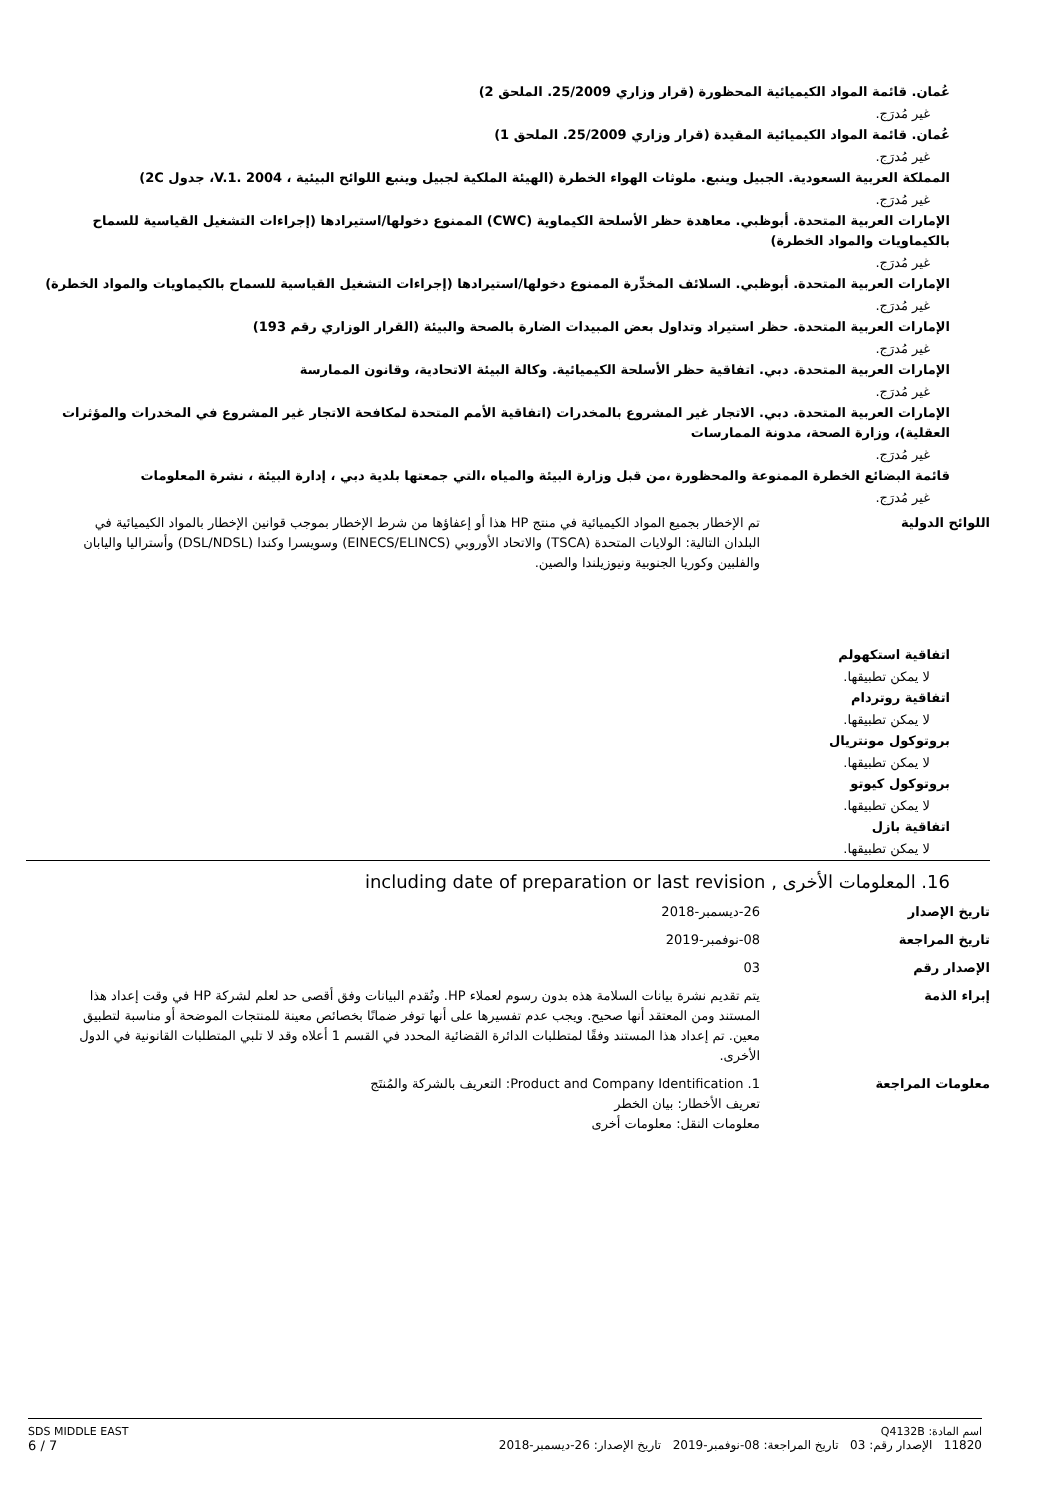عُمان. قائمة المواد الكيميائية المحظورة (قرار وزاري 25/2009. الملحق 2)
غير مُدرَج.
عُمان. قائمة المواد الكيميائية المقيدة (قرار وزاري 25/2009. الملحق 1)
غير مُدرَج.
المملكة العربية السعودية. الجبيل وينبع. ملوثات الهواء الخطرة (الهيئة الملكية لجبيل وينبع اللوائح البيئية ، V.1. 2004، جدول 2C)
غير مُدرَج.
الإمارات العربية المتحدة. أبوظبي. معاهدة حظر الأسلحة الكيماوية (CWC) الممنوع دخولها/استيرادها (إجراءات التشغيل القياسية للسماح بالكيماويات والمواد الخطرة)
غير مُدرَج.
الإمارات العربية المتحدة. أبوظبي. السلائف المخدِّرة الممنوع دخولها/استيرادها (إجراءات التشغيل القياسية للسماح بالكيماويات والمواد الخطرة)
غير مُدرَج.
الإمارات العربية المتحدة. حظر استيراد وتداول بعض المبيدات الضارة بالصحة والبيئة (القرار الوزاري رقم 193)
غير مُدرَج.
الإمارات العربية المتحدة. دبي. اتفاقية حظر الأسلحة الكيميائية. وكالة البيئة الاتحادية، وقانون الممارسة
غير مُدرَج.
الإمارات العربية المتحدة. دبي. الاتجار غير المشروع بالمخدرات (اتفاقية الأمم المتحدة لمكافحة الاتجار غير المشروع في المخدرات والمؤثرات العقلية)، وزارة الصحة، مدونة الممارسات
غير مُدرَج.
قائمة البضائع الخطرة الممنوعة والمحظورة ،من قبل وزارة البيئة والمياه ،التي جمعتها بلدية دبي ، إدارة البيئة ، نشرة المعلومات
غير مُدرَج.
اللوائح الدولية تم الإخطار بجميع المواد الكيميائية في منتج HP هذا أو إعفاؤها من شرط الإخطار بموجب قوانين الإخطار بالمواد الكيميائية في البلدان التالية: الولايات المتحدة (TSCA) والاتحاد الأوروبي (EINECS/ELINCS) وسويسرا وكندا (DSL/NDSL) وأستراليا واليابان والفلبين وكوريا الجنوبية ونيوزيلندا والصين.
اتفاقية استكهولم
لا يمكن تطبيقها.
اتفاقية روتردام
لا يمكن تطبيقها.
بروتوكول مونتريال
لا يمكن تطبيقها.
بروتوكول كيوتو
لا يمكن تطبيقها.
اتفاقية بازل
لا يمكن تطبيقها.
16. المعلومات الأخرى , including date of preparation or last revision
تاريخ الإصدار 26-ديسمبر-2018
تاريخ المراجعة 08-نوفمبر-2019
الإصدار رقم 03
إبراء الذمة يتم تقديم نشرة بيانات السلامة هذه بدون رسوم لعملاء HP. وتُقدم البيانات وفق أقصى حد لعلم لشركة HP في وقت إعداد هذا المستند ومن المعتقد أنها صحيح. ويجب عدم تفسيرها على أنها توفر ضمانًا بخصائص معينة للمنتجات الموضحة أو مناسبة لتطبيق معين. تم إعداد هذا المستند وفقًا لمتطلبات الدائرة القضائية المحدد في القسم 1 أعلاه وقد لا تلبي المتطلبات القانونية في الدول الأخرى.
معلومات المراجعة 1. Product and Company Identification: التعريف بالشركة والمُنتَج
تعريف الأخطار: بيان الخطر
معلومات النقل: معلومات أخرى
SDS MIDDLE EAST
6 / 7
اسم المادة: Q4132B
11820 الإصدار رقم: 03 تاريخ المراجعة: 08-نوفمبر-2019 تاريخ الإصدار: 26-ديسمبر-2018